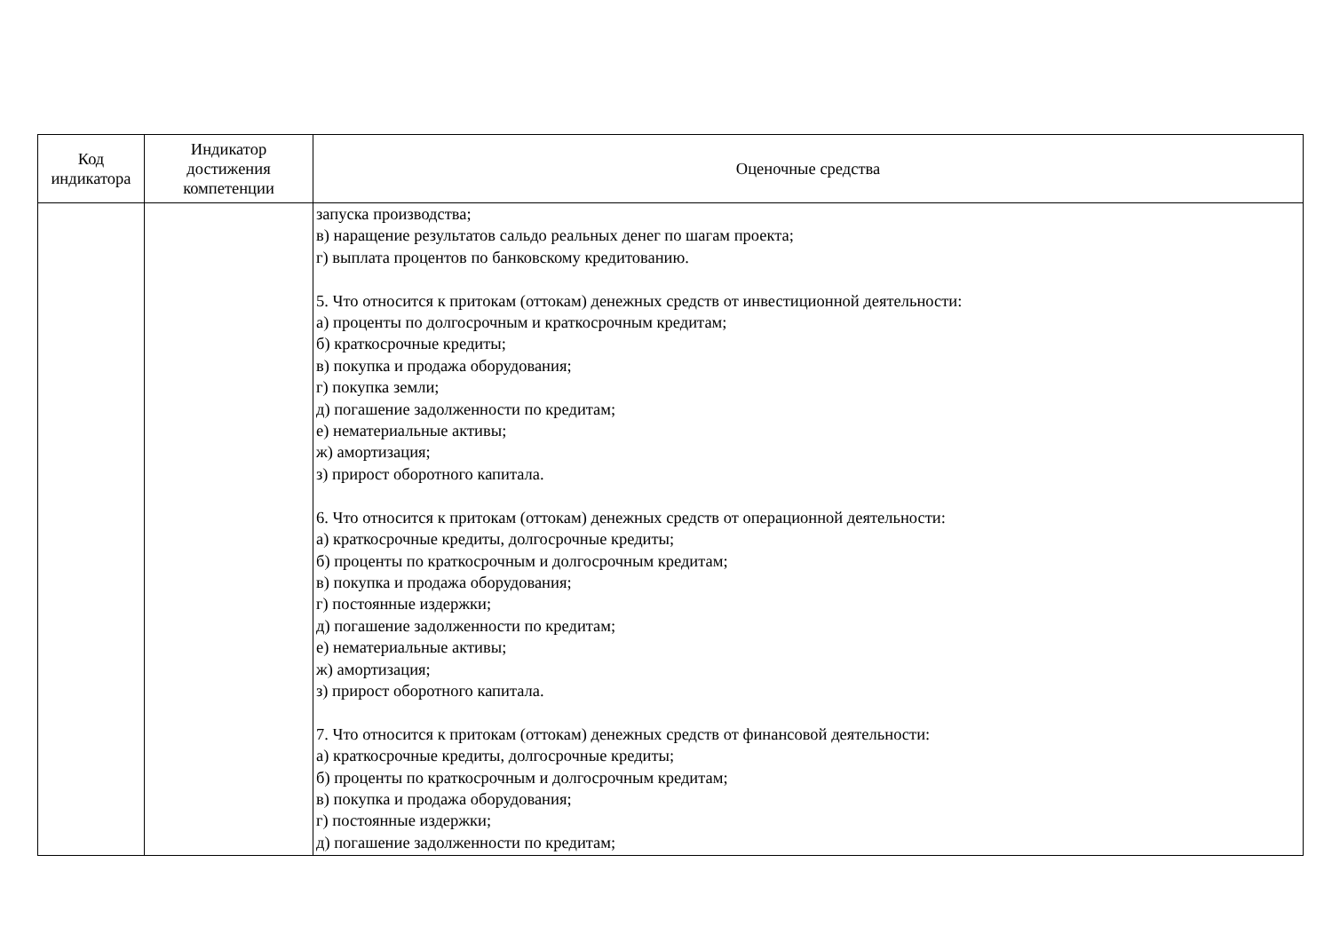| Код индикатора | Индикатор достижения компетенции | Оценочные средства |
| --- | --- | --- |
| | | запуска производства; в) наращение результатов сальдо реальных денег по шагам проекта; г) выплата процентов по банковскому кредитованию. 5. Что относится к притокам (оттокам) денежных средств от инвестиционной деятельности: а) проценты по долгосрочным и краткосрочным кредитам; б) краткосрочные кредиты; в) покупка и продажа оборудования; г) покупка земли; д) погашение задолженности по кредитам; е) нематериальные активы; ж) амортизация; з) прирост оборотного капитала. 6. Что относится к притокам (оттокам) денежных средств от операционной деятельности: а) краткосрочные кредиты, долгосрочные кредиты; б) проценты по краткосрочным и долгосрочным кредитам; в) покупка и продажа оборудования; г) постоянные издержки; д) погашение задолженности по кредитам; е) нематериальные активы; ж) амортизация; з) прирост оборотного капитала. 7. Что относится к притокам (оттокам) денежных средств от финансовой деятельности: а) краткосрочные кредиты, долгосрочные кредиты; б) проценты по краткосрочным и долгосрочным кредитам; в) покупка и продажа оборудования; г) постоянные издержки; д) погашение задолженности по кредитам; |